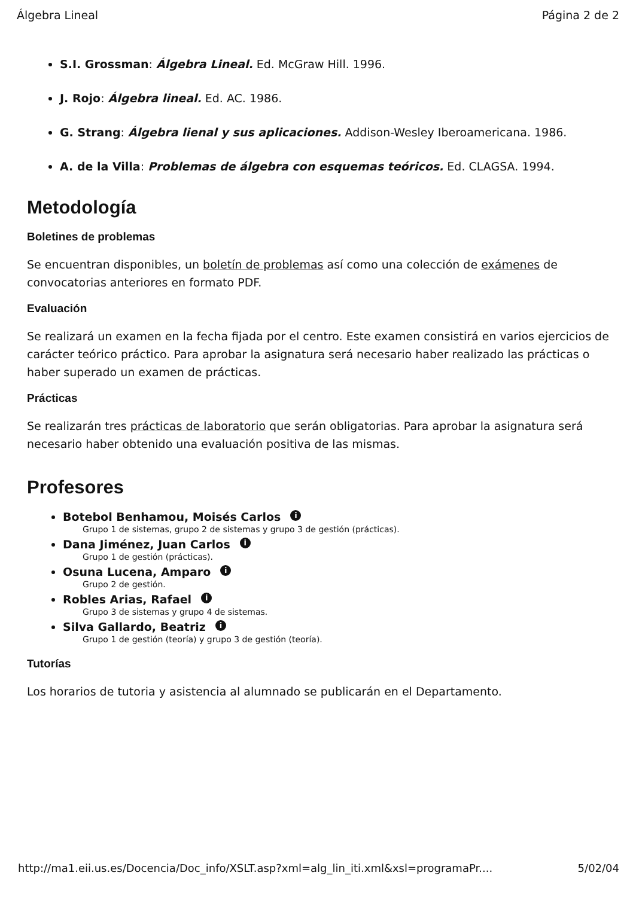Álgebra Lineal Página 2 de 2
S.I. Grossman: Álgebra Lineal. Ed. McGraw Hill. 1996.
J. Rojo: Álgebra lineal. Ed. AC. 1986.
G. Strang: Álgebra lienal y sus aplicaciones. Addison-Wesley Iberoamericana. 1986.
A. de la Villa: Problemas de álgebra con esquemas teóricos. Ed. CLAGSA. 1994.
Metodología
Boletines de problemas
Se encuentran disponibles, un boletín de problemas así como una colección de exámenes de convocatorias anteriores en formato PDF.
Evaluación
Se realizará un examen en la fecha fijada por el centro. Este examen consistirá en varios ejercicios de carácter teórico práctico. Para aprobar la asignatura será necesario haber realizado las prácticas o haber superado un examen de prácticas.
Prácticas
Se realizarán tres prácticas de laboratorio que serán obligatorias. Para aprobar la asignatura será necesario haber obtenido una evaluación positiva de las mismas.
Profesores
Botebol Benhamou, Moisés Carlos i
Grupo 1 de sistemas, grupo 2 de sistemas y grupo 3 de gestión (prácticas).
Dana Jiménez, Juan Carlos i
Grupo 1 de gestión (prácticas).
Osuna Lucena, Amparo i
Grupo 2 de gestión.
Robles Arias, Rafael i
Grupo 3 de sistemas y grupo 4 de sistemas.
Silva Gallardo, Beatriz i
Grupo 1 de gestión (teoría) y grupo 3 de gestión (teoría).
Tutorías
Los horarios de tutoria y asistencia al alumnado se publicarán en el Departamento.
http://ma1.eii.us.es/Docencia/Doc_info/XSLT.asp?xml=alg_lin_iti.xml&xsl=programaPr.... 5/02/04